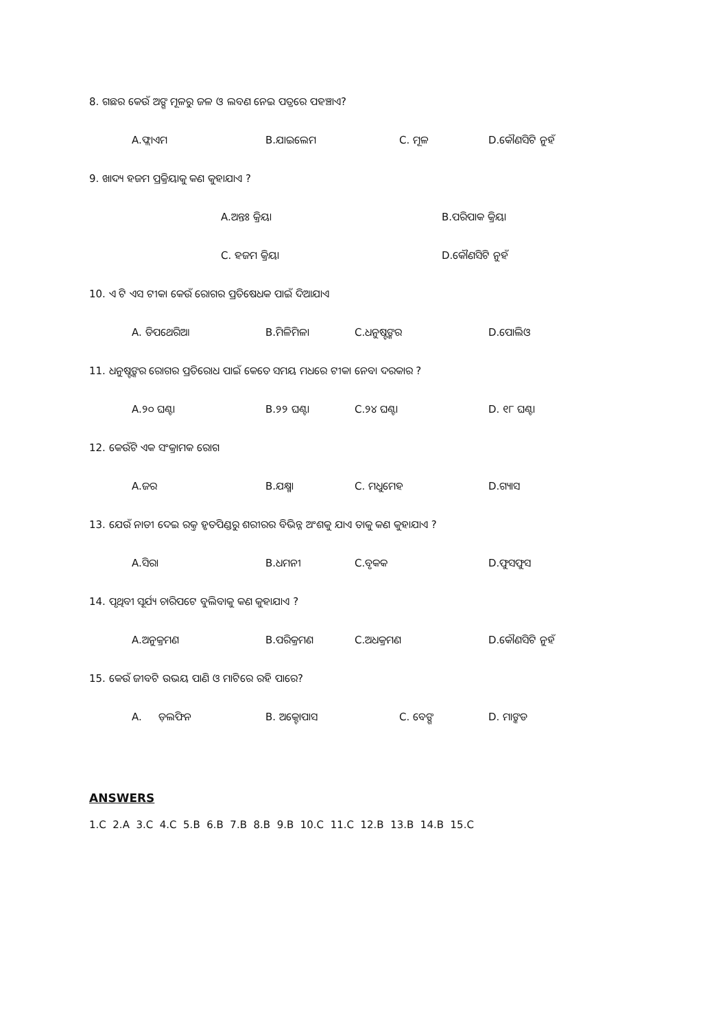8. ଗଛର କେଉଁ ଅଙ୍ଗ ମୂଳରୁ ଜଳ ଓ ଲବଣ ନେଇ ପତ୍ରରେ ପହଞ୍ଚାଏ?
A.ଫ୍ଲାଏମ B.ଯାଇଲେମ C. ମୂଳ D.କୌଣସିଟି ନୁହଁ
9. ଖାଦ୍ୟ ହଜମ ପ୍ରକ୍ରିୟାକୁ କଣ କୁହାଯାଏ ?
A.ଅନ୍ତଃ କ୍ରିୟା B.ପରିପାକ କ୍ରିୟା
C. ହଜମ କ୍ରିୟା D.କୌଣସିଟି ନୁହଁ
10. ଏ ଟି ଏସ ଟୀକା କେଉଁ ରୋଗର ପ୍ରତିଷେଧକ ପାଇଁ ଦିଆଯାଏ
A. ଡିପଥେରିଆ B.ମିଳିମିଳା C.ଧନୁଷ୍ଟଙ୍କର D.ପୋଲିଓ
11. ଧନୁଷ୍ଟଙ୍କର ରୋଗର ପ୍ରତିରୋଧ ପାଇଁ କେତେ ସମୟ ମଧରେ ଟୀକା ନେବା ଦରକାର ?
A.୨୦ ଘଣ୍ଟା B.୨୨ ଘଣ୍ଟା C.୨୪ ଘଣ୍ଟା D. ୧୮ ଘଣ୍ଟା
12. କେଉଁଟି ଏକ ସଂକ୍ରାମକ ରୋଗ
A.ଜର B.ଯକ୍ଷ୍ମା C. ମଧୁମେହ D.ଗ୍ୟାସ
13. ଯେଉଁ ନାଡୀ ଦେଇ ରକ୍ତ ହୃତପିଣ୍ଡରୁ ଶରୀରର ବିଭିନ୍ନ ଅଂଶକୁ ଯାଏ ତାକୁ କଣ କୁହାଯାଏ ?
A.ସିରା B.ଧମନୀ C.ବୃକକ D.ଫୁସଫୁସ
14. ପୃଥିବୀ ସୂର୍ଯ୍ୟ ଚାରିପଟେ ବୁଲିବାକୁ କଣ କୁହାଯାଏ ?
A.ଅନୁକ୍ରମଣ B.ପରିକ୍ରମଣ C.ଅଧକ୍ରମଣ D.କୌଣସିଟି ନୁହଁ
15. କେଉଁ ଜୀବଟି ଉଭୟ ପାଣି ଓ ମାଟିରେ ରହି ପାରେ?
A. ଡ଼ଲଫିନ B. ଅକ୍ଟୋପାସ C. ବେଙ୍ଗ D. ମାଙ୍କଡ
ANSWERS
1.C 2.A 3.C 4.C 5.B 6.B 7.B 8.B 9.B 10.C 11.C 12.B 13.B 14.B 15.C